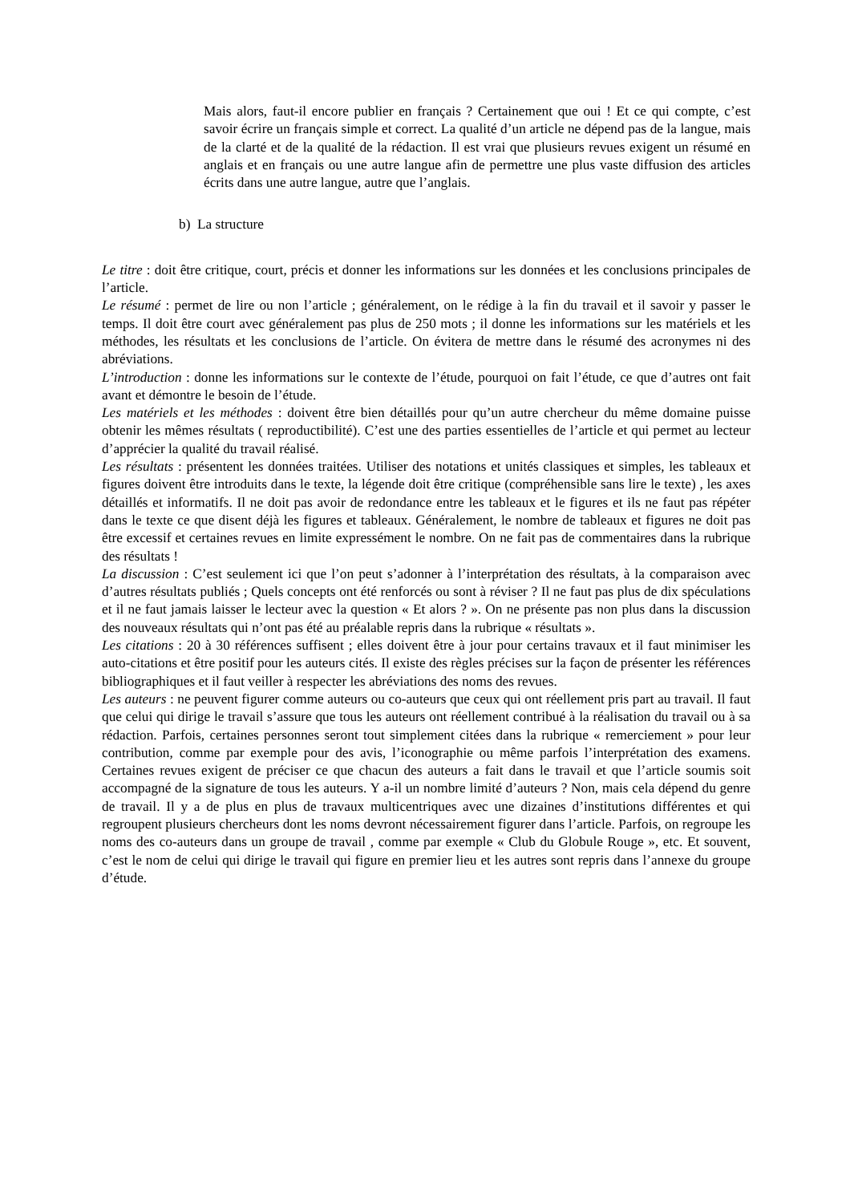Mais alors, faut-il encore publier en français ? Certainement que oui ! Et ce qui compte, c’est savoir écrire un français simple et correct. La qualité d’un article ne dépend pas de la langue, mais de la clarté et de la qualité de la rédaction. Il est vrai que plusieurs revues exigent un résumé en anglais et en français ou une autre langue afin de permettre une plus vaste diffusion des articles écrits dans une autre langue, autre que l’anglais.
b) La structure
Le titre : doit être critique, court, précis et donner les informations sur les données et les conclusions principales de l’article.
Le résumé : permet de lire ou non l’article ; généralement, on le rédige à la fin du travail et il savoir y passer le temps. Il doit être court avec généralement pas plus de 250 mots ; il donne les informations sur les matériels et les méthodes, les résultats et les conclusions de l’article. On évitera de mettre dans le résumé des acronymes ni des abréviations.
L’introduction : donne les informations sur le contexte de l’étude, pourquoi on fait l’étude, ce que d’autres ont fait avant et démontre le besoin de l’étude.
Les matériels et les méthodes : doivent être bien détaillés pour qu’un autre chercheur du même domaine puisse obtenir les mêmes résultats ( reproductibilité). C’est une des parties essentielles de l’article et qui permet au lecteur d’apprécier la qualité du travail réalisé.
Les résultats : présentent les données traitées. Utiliser des notations et unités classiques et simples, les tableaux et figures doivent être introduits dans le texte, la légende doit être critique (compréhensible sans lire le texte) , les axes détaillés et informatifs. Il ne doit pas avoir de redondance entre les tableaux et le figures et ils ne faut pas répéter dans le texte ce que disent déjà les figures et tableaux. Généralement, le nombre de tableaux et figures ne doit pas être excessif et certaines revues en limite expressément le nombre. On ne fait pas de commentaires dans la rubrique des résultats !
La discussion : C’est seulement ici que l’on peut s’adonner à l’interprétation des résultats, à la comparaison avec d’autres résultats publiés ; Quels concepts ont été renforcés ou sont à réviser ? Il ne faut pas plus de dix spéculations et il ne faut jamais laisser le lecteur avec la question « Et alors ? ». On ne présente pas non plus dans la discussion des nouveaux résultats qui n’ont pas été au préalable repris dans la rubrique « résultats ».
Les citations : 20 à 30 références suffisent ; elles doivent être à jour pour certains travaux et il faut minimiser les auto-citations et être positif pour les auteurs cités. Il existe des règles précises sur la façon de présenter les références bibliographiques et il faut veiller à respecter les abréviations des noms des revues.
Les auteurs : ne peuvent figurer comme auteurs ou co-auteurs que ceux qui ont réellement pris part au travail. Il faut que celui qui dirige le travail s’assure que tous les auteurs ont réellement contribué à la réalisation du travail ou à sa rédaction. Parfois, certaines personnes seront tout simplement citées dans la rubrique « remerciement » pour leur contribution, comme par exemple pour des avis, l’iconographie ou même parfois l’interprétation des examens. Certaines revues exigent de préciser ce que chacun des auteurs a fait dans le travail et que l’article soumis soit accompagné de la signature de tous les auteurs. Y a-il un nombre limité d’auteurs ? Non, mais cela dépend du genre de travail. Il y a de plus en plus de travaux multicentriques avec une dizaines d’institutions différentes et qui regroupent plusieurs chercheurs dont les noms devront nécessairement figurer dans l’article. Parfois, on regroupe les noms des co-auteurs dans un groupe de travail , comme par exemple « Club du Globule Rouge », etc. Et souvent, c’est le nom de celui qui dirige le travail qui figure en premier lieu et les autres sont repris dans l’annexe du groupe d’étude.